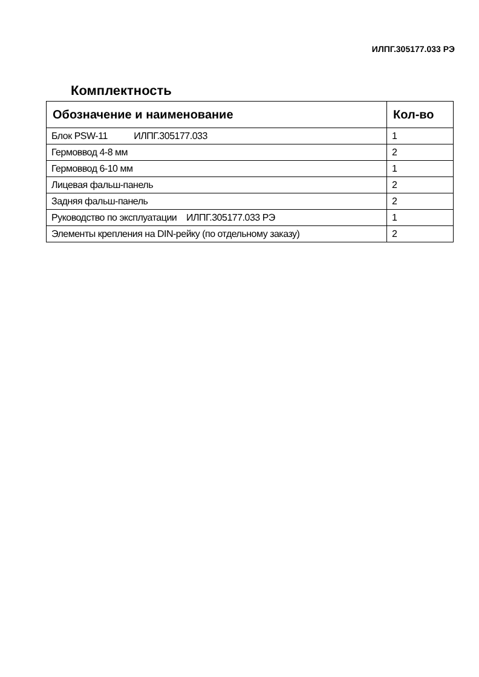ИЛПГ.305177.033 РЭ
Комплектность
| Обозначение и наименование | Кол-во |
| --- | --- |
| Блок PSW-11 ИЛПГ.305177.033 | 1 |
| Гермоввод 4-8 мм | 2 |
| Гермоввод 6-10 мм | 1 |
| Лицевая фальш-панель | 2 |
| Задняя фальш-панель | 2 |
| Руководство по эксплуатации ИЛПГ.305177.033 РЭ | 1 |
| Элементы крепления на DIN-рейку (по отдельному заказу) | 2 |